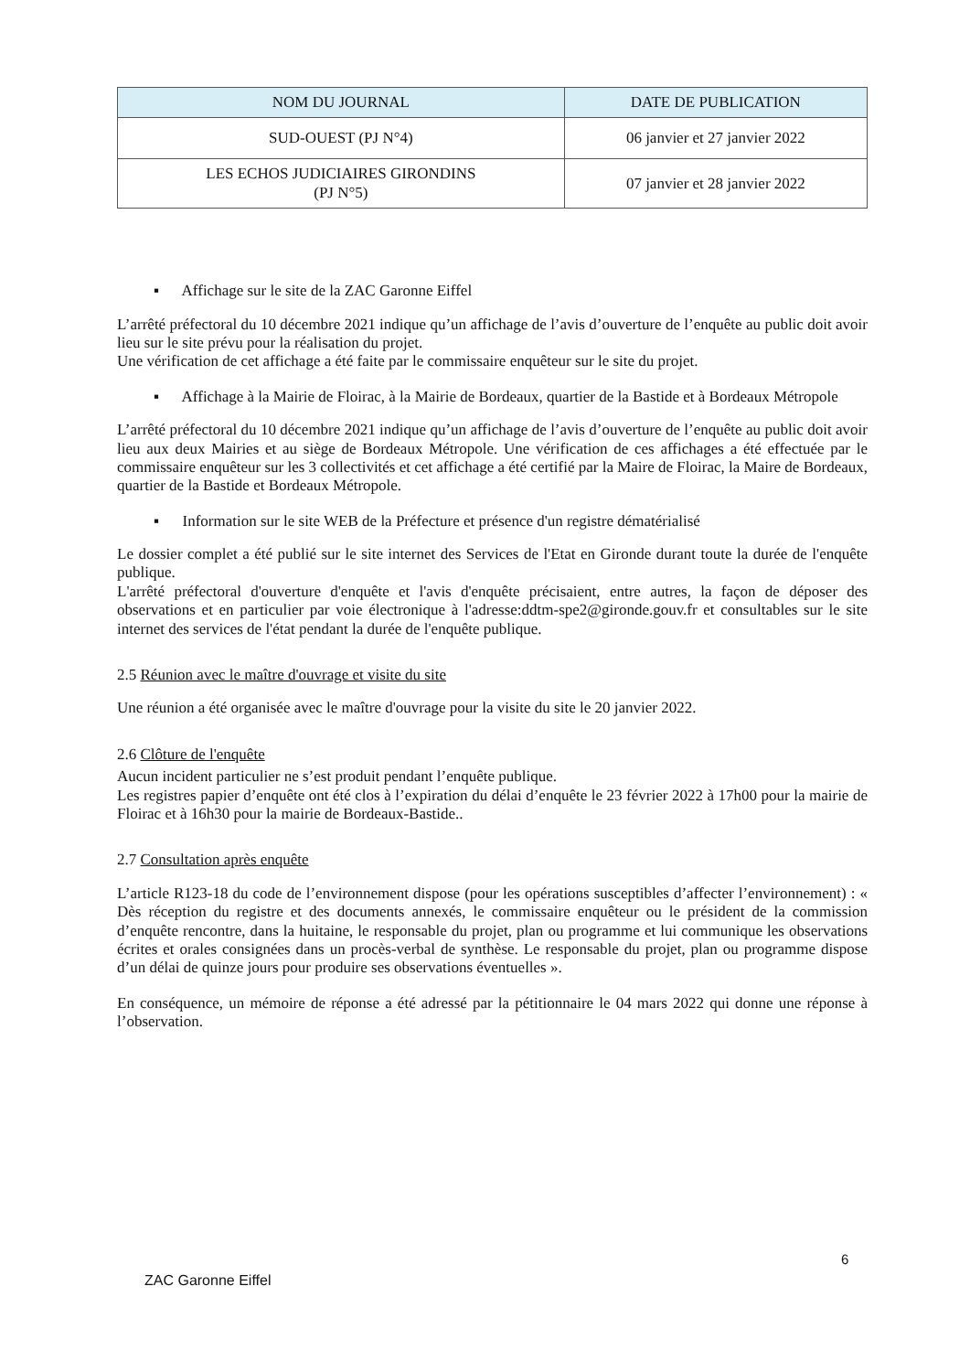| NOM DU JOURNAL | DATE DE PUBLICATION |
| --- | --- |
| SUD-OUEST (PJ N°4) | 06 janvier et 27 janvier 2022 |
| LES ECHOS JUDICIAIRES GIRONDINS (PJ N°5) | 07 janvier et 28 janvier 2022 |
▪ Affichage sur le site de la ZAC Garonne Eiffel
L’arrêté préfectoral du 10 décembre 2021 indique qu’un affichage de l’avis d’ouverture de l’enquête au public doit avoir lieu sur le site prévu pour la réalisation du projet.
Une vérification de cet affichage a été faite par le commissaire enquêteur sur le site du projet.
▪ Affichage à la Mairie de Floirac, à la Mairie de Bordeaux, quartier de la Bastide et à Bordeaux Métropole
L’arrêté préfectoral du 10 décembre 2021 indique qu’un affichage de l’avis d’ouverture de l’enquête au public doit avoir lieu aux deux Mairies et au siège de Bordeaux Métropole. Une vérification de ces affichages a été effectuée par le commissaire enquêteur sur les 3 collectivités et cet affichage a été certifié par la Maire de Floirac, la Maire de Bordeaux, quartier de la Bastide et Bordeaux Métropole.
▪ Information sur le site WEB de la Préfecture et présence d'un registre dématérialisé
Le dossier complet a été publié sur le site internet des Services de l'Etat en Gironde durant toute la durée de l'enquête publique.
L'arrêté préfectoral d'ouverture d'enquête et l'avis d'enquête précisaient, entre autres, la façon de déposer des observations et en particulier par voie électronique à l'adresse:ddtm-spe2@gironde.gouv.fr et consultables sur le site internet des services de l'état pendant la durée de l'enquête publique.
2.5 Réunion avec le maître d'ouvrage et visite du site
Une réunion a été organisée avec le maître d'ouvrage pour la visite du site le 20 janvier 2022.
2.6 Clôture de l'enquête
Aucun incident particulier ne s’est produit pendant l’enquête publique.
Les registres papier d’enquête ont été clos à l’expiration du délai d’enquête le 23 février 2022 à 17h00 pour la mairie de Floirac et à 16h30 pour la mairie de Bordeaux-Bastide..
2.7 Consultation après enquête
L’article R123-18 du code de l’environnement dispose (pour les opérations susceptibles d’affecter l’environnement) : « Dès réception du registre et des documents annexés, le commissaire enquêteur ou le président de la commission d’enquête rencontre, dans la huitaine, le responsable du projet, plan ou programme et lui communique les observations écrites et orales consignées dans un procès-verbal de synthèse. Le responsable du projet, plan ou programme dispose d’un délai de quinze jours pour produire ses observations éventuelles ».
En conséquence, un mémoire de réponse a été adressé par la pétitionnaire le 04 mars 2022 qui donne une réponse à l’observation.
6
ZAC Garonne Eiffel